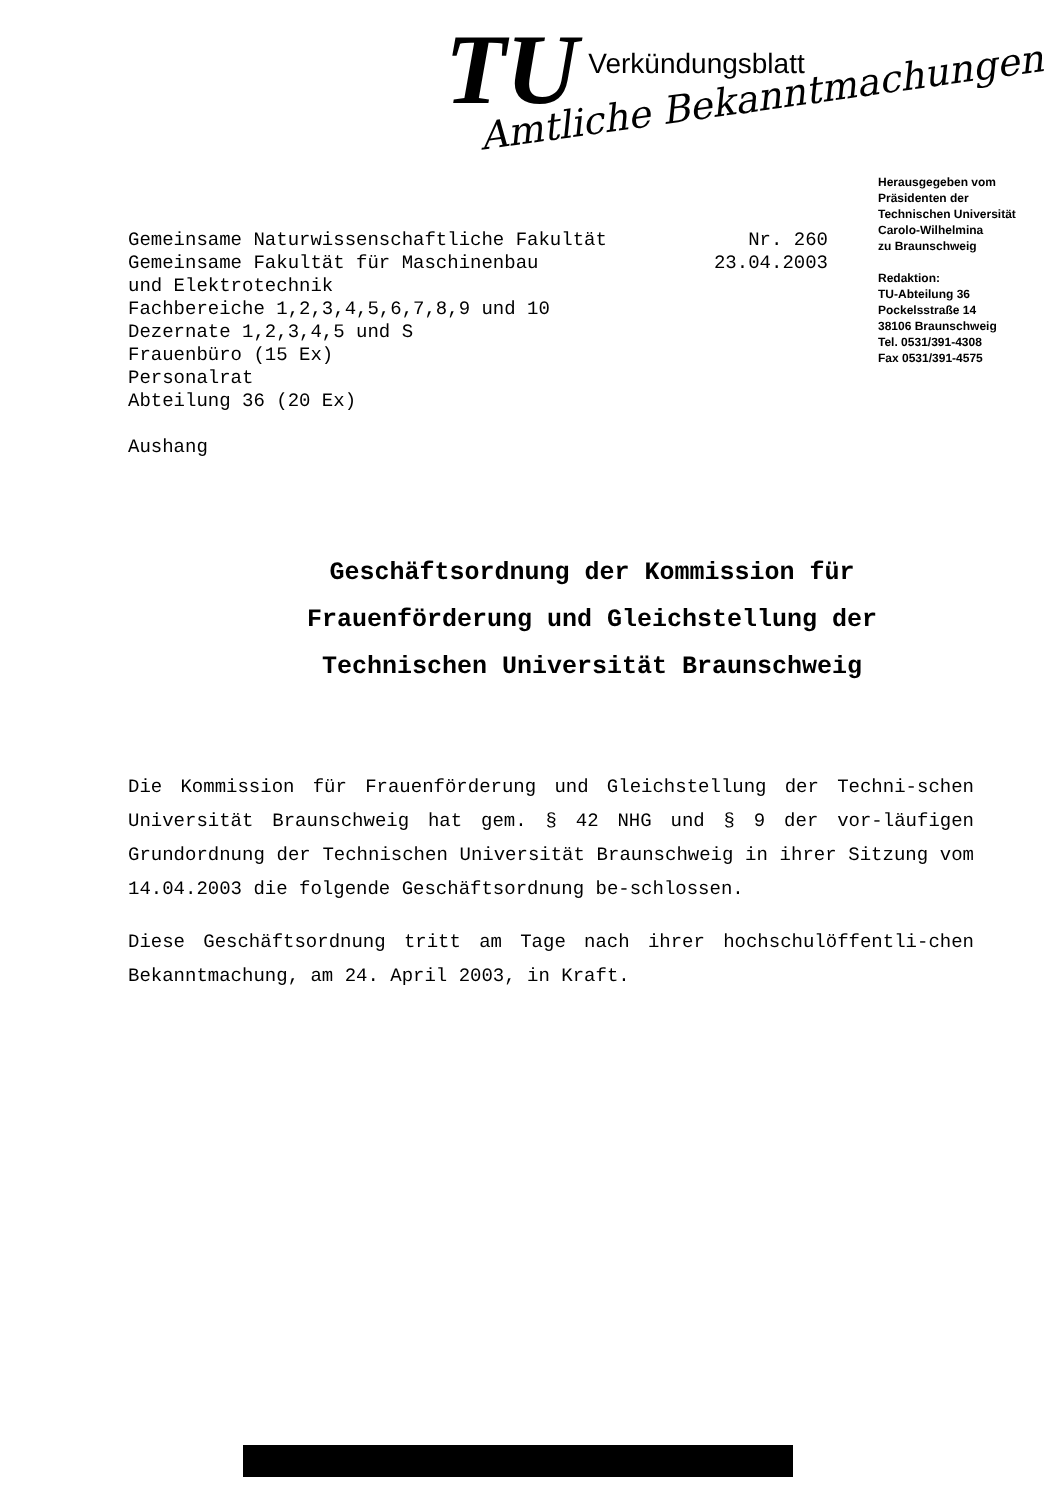TU
Verkündungsblatt
Amtliche Bekanntmachungen
Gemeinsame Naturwissenschaftliche Fakultät
Gemeinsame Fakultät für Maschinenbau
und Elektrotechnik
Fachbereiche 1,2,3,4,5,6,7,8,9 und 10
Dezernate 1,2,3,4,5 und S
Frauenbüro (15 Ex)
Personalrat
Abteilung 36 (20 Ex)
Aushang
Nr. 260
23.04.2003
Herausgegeben vom
Präsidenten der
Technischen Universität
Carolo-Wilhelmina
zu Braunschweig
Redaktion:
TU-Abteilung 36
Pockelsstraße 14
38106 Braunschweig
Tel. 0531/391-4308
Fax 0531/391-4575
Geschäftsordnung der Kommission für
Frauenförderung und Gleichstellung der
Technischen Universität Braunschweig
Die Kommission für Frauenförderung und Gleichstellung der Techni-schen Universität Braunschweig hat gem. § 42 NHG und § 9 der vor-läufigen Grundordnung der Technischen Universität Braunschweig in ihrer Sitzung vom 14.04.2003 die folgende Geschäftsordnung be-schlossen.
Diese Geschäftsordnung tritt am Tage nach ihrer hochschulöffentli-chen Bekanntmachung, am 24. April 2003, in Kraft.